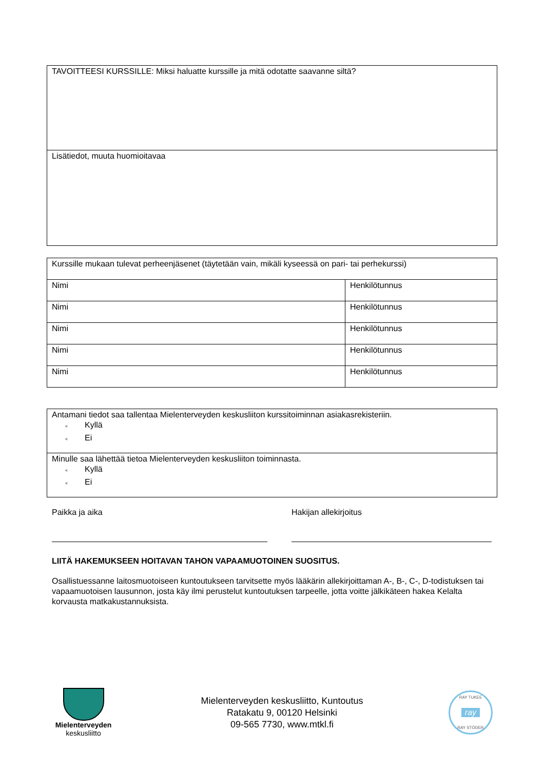| TAVOITTEESI KURSSILLE: Miksi haluatte kurssille ja mitä odotatte saavanne siltä? |
| Lisätiedot, muuta huomioitavaa |
| Kurssille mukaan tulevat perheenjäsenet (täytetään vain, mikäli kyseessä on pari- tai perhekurssi) | |
| Nimi | Henkilötunnus |
| Nimi | Henkilötunnus |
| Nimi | Henkilötunnus |
| Nimi | Henkilötunnus |
| Nimi | Henkilötunnus |
| Antamani tiedot saa tallentaa Mielenterveyden keskusliiton kurssitoiminnan asiakasrekisteriin. < Kyllä < Ei |
| Minulle saa lähettää tietoa Mielenterveyden keskusliiton toiminnasta. < Kyllä < Ei |
Paikka ja aika Hakijan allekirjoitus
LIITÄ HAKEMUKSEEN HOITAVAN TAHON VAPAAMUOTOINEN SUOSITUS.
Osallistuessanne laitosmuotoiseen kuntoutukseen tarvitsette myös lääkärin allekirjoittaman A-, B-, C-, D-todistuksen tai vapaamuotoisen lausunnon, josta käy ilmi perustelut kuntoutuksen tarpeelle, jotta voitte jälkikäteen hakea Kelalta korvausta matkakustannuksista.
Mielenterveyden
keskusliitto
Mielenterveyden keskusliitto, Kuntoutus
Ratakatu 9, 00120 Helsinki
09-565 7730, www.mtkl.fi
RAY TUKEE
ray
RAY STÖDER